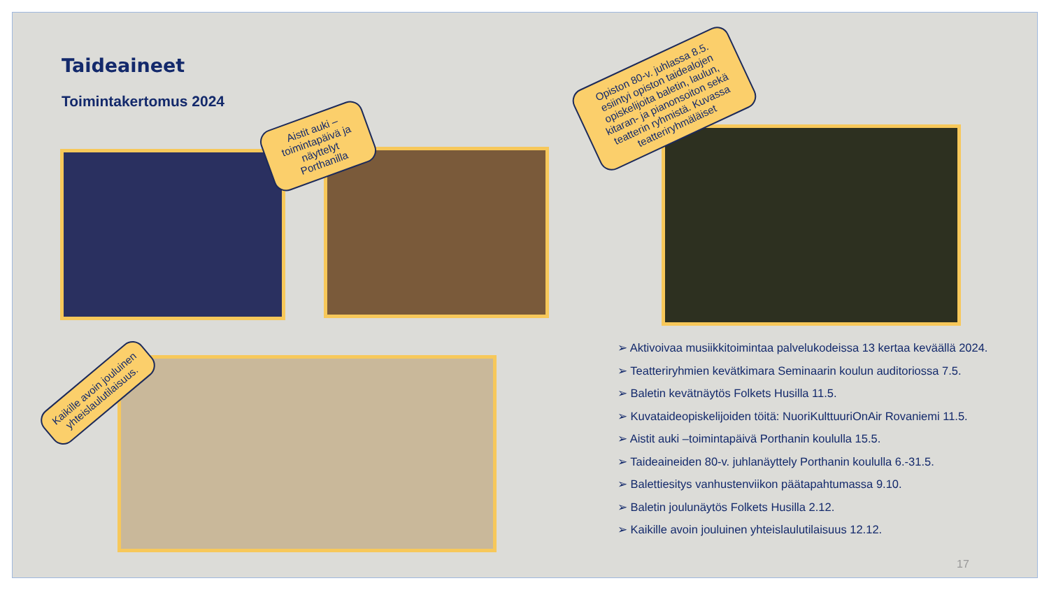Taideaineet
Toimintakertomus 2024
Aistit auki –toimintapäivä ja näyttelyt Porthanilla
Opiston 80-v. juhlassa 8.5. esiintyi opiston taidealojen opiskelijoita baletin, laulun, kitaran- ja pianonsoiton sekä teatterin ryhmistä. Kuvassa teatteriryhmäläiset
Kaikille avoin jouluinen yhteislaulutilaisuus.
➢ Aktivoivaa musiikkitoimintaa palvelukodeissa 13 kertaa keväällä 2024.
➢ Teatteriryhmien kevätkimara Seminaarin koulun auditoriossa 7.5.
➢ Baletin kevätnäytös Folkets Husilla 11.5.
➢ Kuvataideopiskelijoiden töitä: NuoriKulttuuriOnAir Rovaniemi 11.5.
➢ Aistit auki –toimintapäivä Porthanin koululla 15.5.
➢ Taideaineiden 80-v. juhlanäyttely Porthanin koululla 6.-31.5.
➢ Balettiesitys vanhustenviikon päätapahtumassa 9.10.
➢ Baletin joulunäytös Folkets Husilla 2.12.
➢ Kaikille avoin jouluinen yhteislaulutilaisuus 12.12.
17